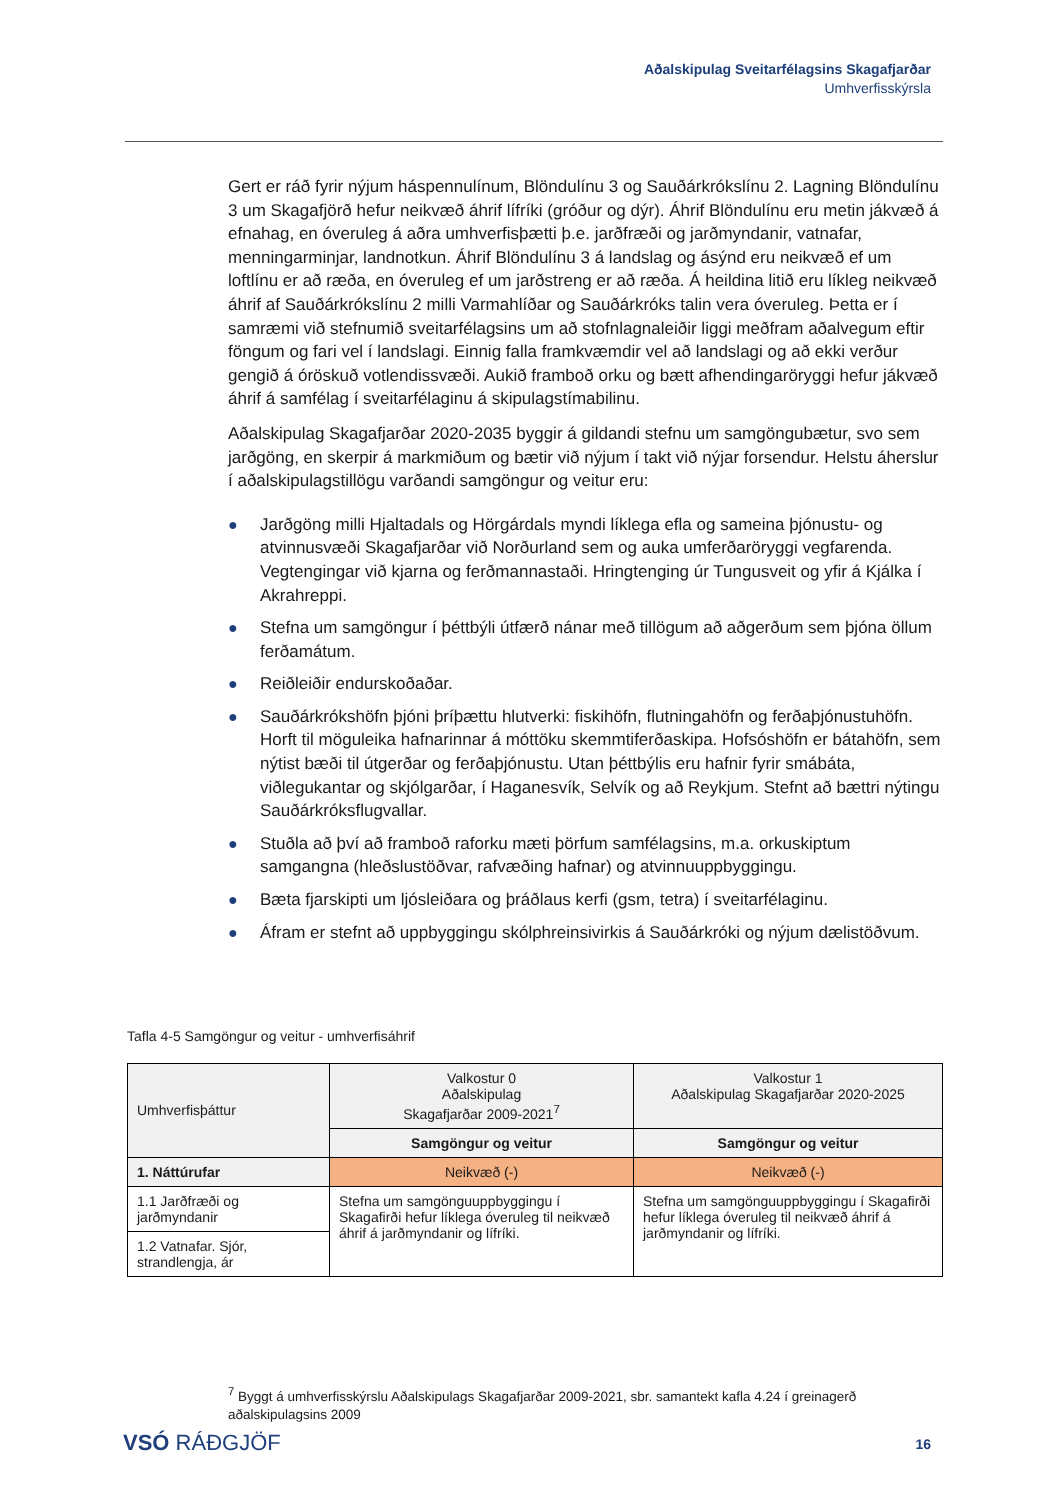Aðalskipulag Sveitarfélagsins Skagafjarðar
Umhverfisskýrsla
Gert er ráð fyrir nýjum háspennulínum, Blöndulínu 3 og Sauðárkrókslínu 2. Lagning Blöndulínu 3 um Skagafjörð hefur neikvæð áhrif lífríki (gróður og dýr). Áhrif Blöndulínu eru metin jákvæð á efnahag, en óveruleg á aðra umhverfisþætti þ.e. jarðfræði og jarðmyndanir, vatnafar, menningarminjar, landnotkun. Áhrif Blöndulínu 3 á landslag og ásýnd eru neikvæð ef um loftlínu er að ræða, en óveruleg ef um jarðstreng er að ræða. Á heildina litið eru líkleg neikvæð áhrif af Sauðárkrókslínu 2 milli Varmahlíðar og Sauðárkróks talin vera óveruleg. Þetta er í samræmi við stefnumið sveitarfélagsins um að stofnlagnaleiðir liggi meðfram aðalvegum eftir föngum og fari vel í landslagi. Einnig falla framkvæmdir vel að landslagi og að ekki verður gengið á óröskuð votlendissvæði. Aukið framboð orku og bætt afhendingaröryggi hefur jákvæð áhrif á samfélag í sveitarfélaginu á skipulagstímabilinu.
Aðalskipulag Skagafjarðar 2020-2035 byggir á gildandi stefnu um samgöngubætur, svo sem jarðgöng, en skerpir á markmiðum og bætir við nýjum í takt við nýjar forsendur. Helstu áherslur í aðalskipulagstillögu varðandi samgöngur og veitur eru:
● Jarðgöng milli Hjaltadals og Hörgárdals myndi líklega efla og sameina þjónustu- og atvinnusvæði Skagafjarðar við Norðurland sem og auka umferðaröryggi vegfarenda. Vegtengingar við kjarna og ferðmannastaði. Hringtenging úr Tungusveit og yfir á Kjálka í Akrahreppi.
● Stefna um samgöngur í þéttbýli útfærð nánar með tillögum að aðgerðum sem þjóna öllum ferðamátum.
● Reiðleiðir endurskoðaðar.
● Sauðárkrókshöfn þjóni þríþættu hlutverki: fiskihöfn, flutningahöfn og ferðaþjónustuhöfn. Horft til möguleika hafnarinnar á móttöku skemmtiferðaskipa. Hofsóshöfn er bátahöfn, sem nýtist bæði til útgerðar og ferðaþjónustu. Utan þéttbýlis eru hafnir fyrir smábáta, viðlegukantar og skjólgarðar, í Haganesvík, Selvík og að Reykjum. Stefnt að bættri nýtingu Sauðárkróksflugvallar.
● Stuðla að því að framboð raforku mæti þörfum samfélagsins, m.a. orkuskiptum samgangna (hleðslustöðvar, rafvæðing hafnar) og atvinnuuppbyggingu.
● Bæta fjarskipti um ljósleiðara og þráðlaus kerfi (gsm, tetra) í sveitarfélaginu.
● Áfram er stefnt að uppbyggingu skólphreinsivirkis á Sauðárkróki og nýjum dælistöðvum.
Tafla 4-5 Samgöngur og veitur - umhverfisáhrif
| Umhverfisþáttur | Valkostur 0 Aðalskipulag Skagafjarðar 2009-2021<sup>7</sup> | Valkostur 1 Aðalskipulag Skagafjarðar 2020-2025 |
| | Samgöngur og veitur | Samgöngur og veitur |
| 1. Náttúrufar | Neikvæð (-) | Neikvæð (-) |
| 1.1 Jarðfræði og jarðmyndanir | Stefna um samgönguuppbyggingu í Skagafirði hefur líklega óveruleg til neikvæð áhrif á jarðmyndanir og lífríki. | Stefna um samgönguuppbyggingu í Skagafirði hefur líklega óveruleg til neikvæð áhrif á jarðmyndanir og lífríki. |
| 1.2 Vatnafar. Sjór, strandlengja, ár | | |
<sup>7</sup> Byggt á umhverfisskýrslu Aðalskipulags Skagafjarðar 2009-2021, sbr. samantekt kafla 4.24 í greinagerð aðalskipulagsins 2009
VSÓ RÁÐGJÖF 16